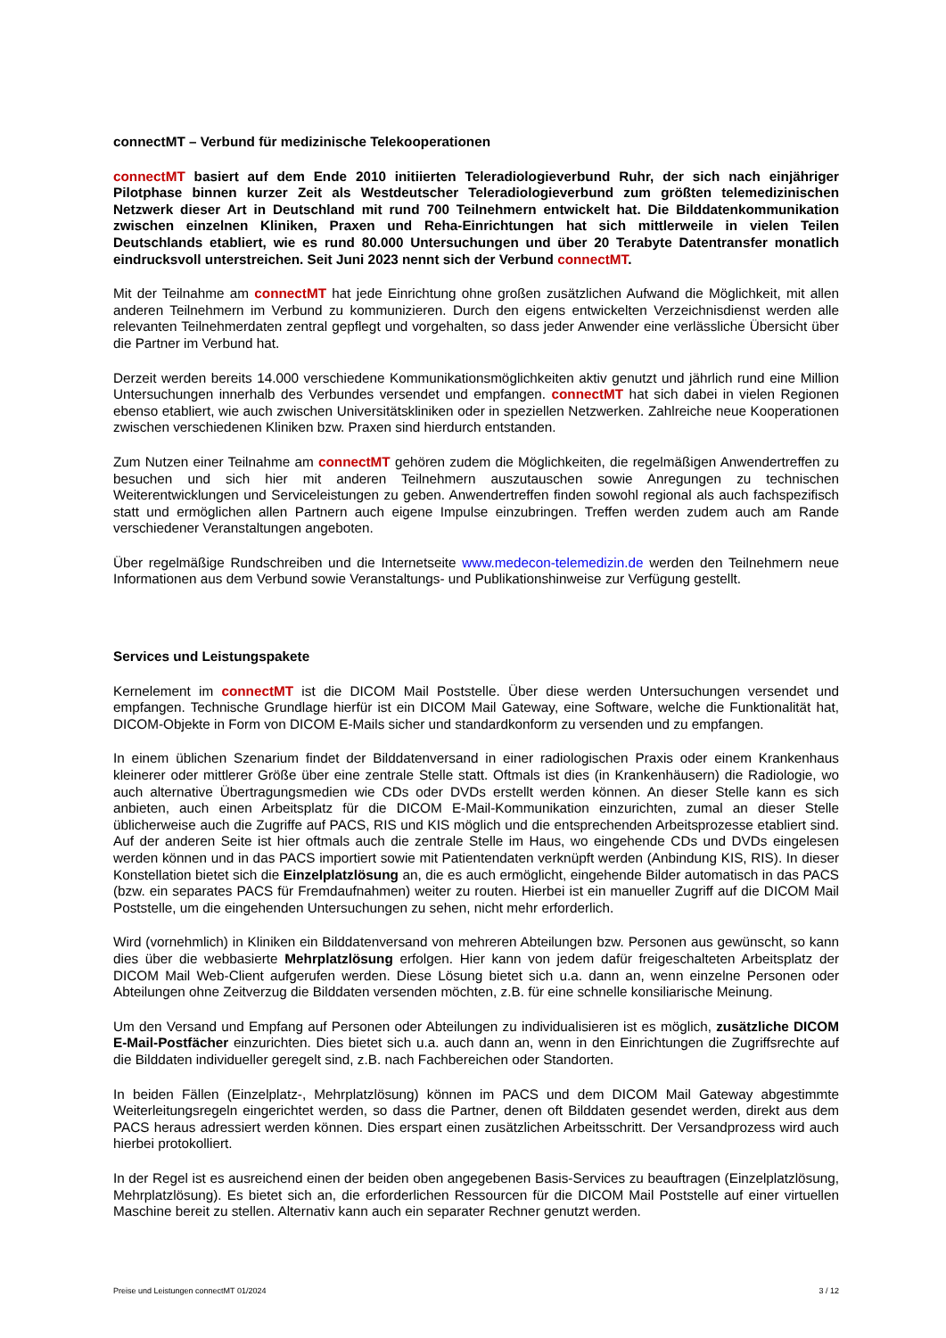connectMT – Verbund für medizinische Telekooperationen
connectMT basiert auf dem Ende 2010 initiierten Teleradiologieverbund Ruhr, der sich nach einjähriger Pilotphase binnen kurzer Zeit als Westdeutscher Teleradiologieverbund zum größten telemedizinischen Netzwerk dieser Art in Deutschland mit rund 700 Teilnehmern entwickelt hat. Die Bilddatenkommunikation zwischen einzelnen Kliniken, Praxen und Reha-Einrichtungen hat sich mittlerweile in vielen Teilen Deutschlands etabliert, wie es rund 80.000 Untersuchungen und über 20 Terabyte Datentransfer monatlich eindrucksvoll unterstreichen. Seit Juni 2023 nennt sich der Verbund connectMT.
Mit der Teilnahme am connectMT hat jede Einrichtung ohne großen zusätzlichen Aufwand die Möglichkeit, mit allen anderen Teilnehmern im Verbund zu kommunizieren. Durch den eigens entwickelten Verzeichnisdienst werden alle relevanten Teilnehmerdaten zentral gepflegt und vorgehalten, so dass jeder Anwender eine verlässliche Übersicht über die Partner im Verbund hat.
Derzeit werden bereits 14.000 verschiedene Kommunikationsmöglichkeiten aktiv genutzt und jährlich rund eine Million Untersuchungen innerhalb des Verbundes versendet und empfangen. connectMT hat sich dabei in vielen Regionen ebenso etabliert, wie auch zwischen Universitätskliniken oder in speziellen Netzwerken. Zahlreiche neue Kooperationen zwischen verschiedenen Kliniken bzw. Praxen sind hierdurch entstanden.
Zum Nutzen einer Teilnahme am connectMT gehören zudem die Möglichkeiten, die regelmäßigen Anwendertreffen zu besuchen und sich hier mit anderen Teilnehmern auszutauschen sowie Anregungen zu technischen Weiterentwicklungen und Serviceleistungen zu geben. Anwendertreffen finden sowohl regional als auch fachspezifisch statt und ermöglichen allen Partnern auch eigene Impulse einzubringen. Treffen werden zudem auch am Rande verschiedener Veranstaltungen angeboten.
Über regelmäßige Rundschreiben und die Internetseite www.medecon-telemedizin.de werden den Teilnehmern neue Informationen aus dem Verbund sowie Veranstaltungs- und Publikationshinweise zur Verfügung gestellt.
Services und Leistungspakete
Kernelement im connectMT ist die DICOM Mail Poststelle. Über diese werden Untersuchungen versendet und empfangen. Technische Grundlage hierfür ist ein DICOM Mail Gateway, eine Software, welche die Funktionalität hat, DICOM-Objekte in Form von DICOM E-Mails sicher und standardkonform zu versenden und zu empfangen.
In einem üblichen Szenarium findet der Bilddatenversand in einer radiologischen Praxis oder einem Krankenhaus kleinerer oder mittlerer Größe über eine zentrale Stelle statt. Oftmals ist dies (in Krankenhäusern) die Radiologie, wo auch alternative Übertragungsmedien wie CDs oder DVDs erstellt werden können. An dieser Stelle kann es sich anbieten, auch einen Arbeitsplatz für die DICOM E-Mail-Kommunikation einzurichten, zumal an dieser Stelle üblicherweise auch die Zugriffe auf PACS, RIS und KIS möglich und die entsprechenden Arbeitsprozesse etabliert sind. Auf der anderen Seite ist hier oftmals auch die zentrale Stelle im Haus, wo eingehende CDs und DVDs eingelesen werden können und in das PACS importiert sowie mit Patientendaten verknüpft werden (Anbindung KIS, RIS). In dieser Konstellation bietet sich die Einzelplatzlösung an, die es auch ermöglicht, eingehende Bilder automatisch in das PACS (bzw. ein separates PACS für Fremdaufnahmen) weiter zu routen. Hierbei ist ein manueller Zugriff auf die DICOM Mail Poststelle, um die eingehenden Untersuchungen zu sehen, nicht mehr erforderlich.
Wird (vornehmlich) in Kliniken ein Bilddatenversand von mehreren Abteilungen bzw. Personen aus gewünscht, so kann dies über die webbasierte Mehrplatzlösung erfolgen. Hier kann von jedem dafür freigeschalteten Arbeitsplatz der DICOM Mail Web-Client aufgerufen werden. Diese Lösung bietet sich u.a. dann an, wenn einzelne Personen oder Abteilungen ohne Zeitverzug die Bilddaten versenden möchten, z.B. für eine schnelle konsiliarische Meinung.
Um den Versand und Empfang auf Personen oder Abteilungen zu individualisieren ist es möglich, zusätzliche DICOM E-Mail-Postfächer einzurichten. Dies bietet sich u.a. auch dann an, wenn in den Einrichtungen die Zugriffsrechte auf die Bilddaten individueller geregelt sind, z.B. nach Fachbereichen oder Standorten.
In beiden Fällen (Einzelplatz-, Mehrplatzlösung) können im PACS und dem DICOM Mail Gateway abgestimmte Weiterleitungsregeln eingerichtet werden, so dass die Partner, denen oft Bilddaten gesendet werden, direkt aus dem PACS heraus adressiert werden können. Dies erspart einen zusätzlichen Arbeitsschritt. Der Versandprozess wird auch hierbei protokolliert.
In der Regel ist es ausreichend einen der beiden oben angegebenen Basis-Services zu beauftragen (Einzelplatzlösung, Mehrplatzlösung). Es bietet sich an, die erforderlichen Ressourcen für die DICOM Mail Poststelle auf einer virtuellen Maschine bereit zu stellen. Alternativ kann auch ein separater Rechner genutzt werden.
Preise und Leistungen connectMT 01/2024 3 / 12